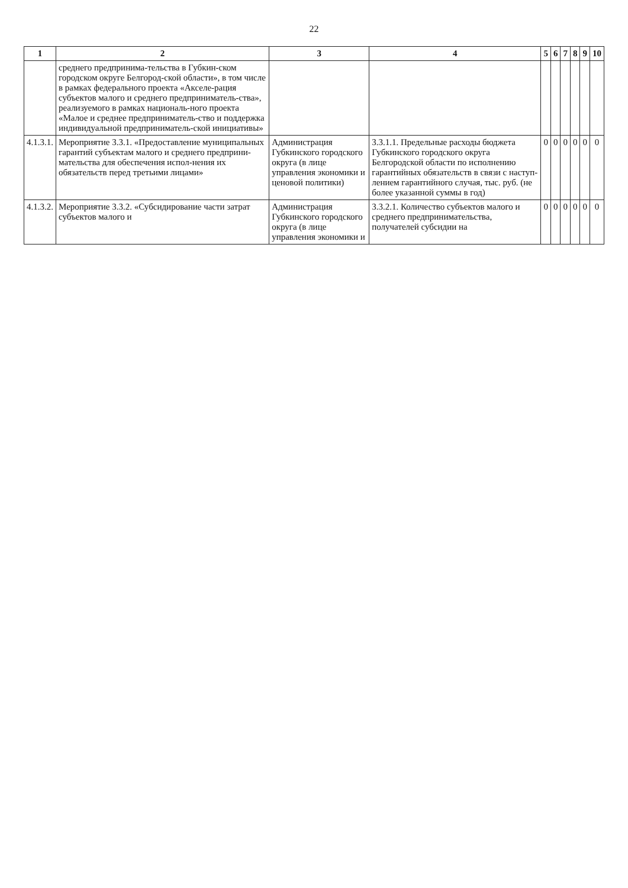22
| 1 | 2 | 3 | 4 | 5 | 6 | 7 | 8 | 9 | 10 |
| --- | --- | --- | --- | --- | --- | --- | --- | --- | --- |
| | среднего предпринима-тельства в Губкин-ском городском округе Белгород-ской области», в том числе в рамках федерального проекта «Акселе-рация субъектов малого и среднего предприниматель-ства», реализуемого в рамках националь-ного проекта «Малое и среднее предприниматель-ство и поддержка индивидуальной предприниматель-ской инициативы» | | | | | | | | |
| 4.1.3.1. | Мероприятие 3.3.1. «Предоставление муниципальных гарантий субъектам малого и среднего предприни-мательства для обеспечения испол-нения их обязательств перед третьими лицами» | Администрация Губкинского городского округа (в лице управления экономики и ценовой политики) | 3.3.1.1. Предельные расходы бюджета Губкинского городского округа Белгородской области по исполнению гарантийных обязательств в связи с наступ-лением гарантийного случая, тыс. руб. (не более указанной суммы в год) | 0 | 0 | 0 | 0 | 0 | 0 |
| 4.1.3.2. | Мероприятие 3.3.2. «Субсидирование части затрат субъектов малого и | Администрация Губкинского городского округа (в лице управления экономики и | 3.3.2.1. Количество субъектов малого и среднего предпринимательства, получателей субсидии на | 0 | 0 | 0 | 0 | 0 | 0 |